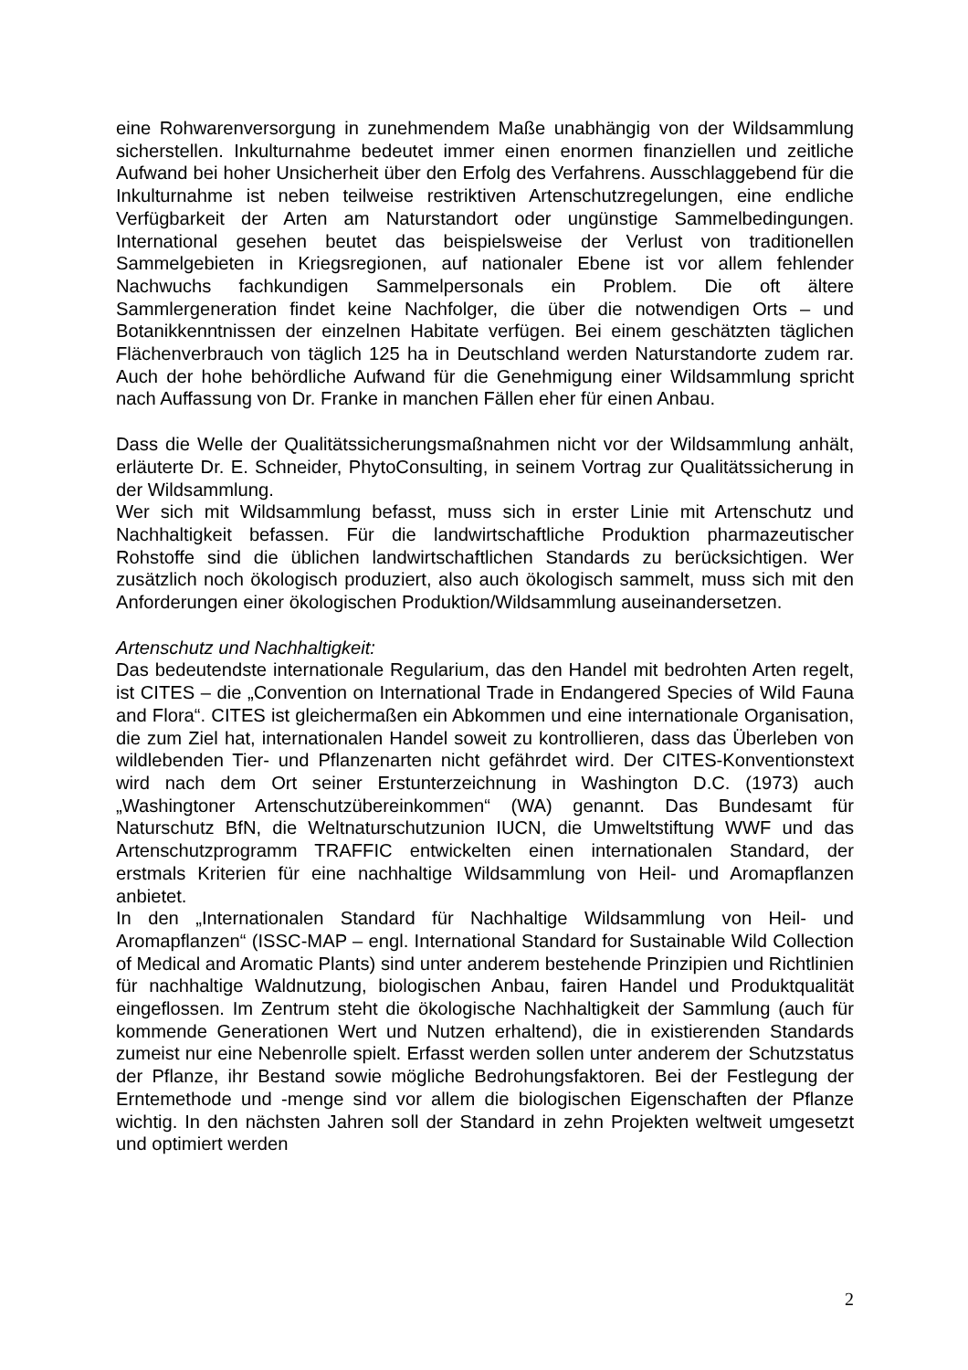eine Rohwarenversorgung in zunehmendem Maße unabhängig von der Wildsammlung sicherstellen. Inkulturnahme bedeutet immer einen enormen finanziellen und zeitliche Aufwand bei hoher Unsicherheit über den Erfolg des Verfahrens. Ausschlaggebend für die Inkulturnahme ist neben teilweise restriktiven Artenschutzregelungen, eine endliche Verfügbarkeit der Arten am Naturstandort oder ungünstige Sammelbedingungen. International gesehen beutet das beispielsweise der Verlust von traditionellen Sammelgebieten in Kriegsregionen, auf nationaler Ebene ist vor allem fehlender Nachwuchs fachkundigen Sammelpersonals ein Problem. Die oft ältere Sammlergeneration findet keine Nachfolger, die über die notwendigen Orts – und Botanikkenntnissen der einzelnen Habitate verfügen. Bei einem geschätzten täglichen Flächenverbrauch von täglich 125 ha in Deutschland werden Naturstandorte zudem rar. Auch der hohe behördliche Aufwand für die Genehmigung einer Wildsammlung spricht nach Auffassung von Dr. Franke in manchen Fällen eher für einen Anbau.
Dass die Welle der Qualitätssicherungsmaßnahmen nicht vor der Wildsammlung anhält, erläuterte Dr. E. Schneider, PhytoConsulting, in seinem Vortrag zur Qualitätssicherung in der Wildsammlung.
Wer sich mit Wildsammlung befasst, muss sich in erster Linie mit Artenschutz und Nachhaltigkeit befassen. Für die landwirtschaftliche Produktion pharmazeutischer Rohstoffe sind die üblichen landwirtschaftlichen Standards zu berücksichtigen. Wer zusätzlich noch ökologisch produziert, also auch ökologisch sammelt, muss sich mit den Anforderungen einer ökologischen Produktion/Wildsammlung auseinandersetzen.
Artenschutz und Nachhaltigkeit:
Das bedeutendste internationale Regularium, das den Handel mit bedrohten Arten regelt, ist CITES – die „Convention on International Trade in Endangered Species of Wild Fauna and Flora“. CITES ist gleichermaßen ein Abkommen und eine internationale Organisation, die zum Ziel hat, internationalen Handel soweit zu kontrollieren, dass das Überleben von wildlebenden Tier- und Pflanzenarten nicht gefährdet wird. Der CITES-Konventionstext wird nach dem Ort seiner Erstunterzeichnung in Washington D.C. (1973) auch „Washingtoner Artenschutzübereinkommen“ (WA) genannt. Das Bundesamt für Naturschutz BfN, die Weltnaturschutzunion IUCN, die Umweltstiftung WWF und das Artenschutzprogramm TRAFFIC entwickelten einen internationalen Standard, der erstmals Kriterien für eine nachhaltige Wildsammlung von Heil- und Aromapflanzen anbietet.
In den „Internationalen Standard für Nachhaltige Wildsammlung von Heil- und Aromapflanzen“ (ISSC-MAP – engl. International Standard for Sustainable Wild Collection of Medical and Aromatic Plants) sind unter anderem bestehende Prinzipien und Richtlinien für nachhaltige Waldnutzung, biologischen Anbau, fairen Handel und Produktqualität eingeflossen. Im Zentrum steht die ökologische Nachhaltigkeit der Sammlung (auch für kommende Generationen Wert und Nutzen erhaltend), die in existierenden Standards zumeist nur eine Nebenrolle spielt. Erfasst werden sollen unter anderem der Schutzstatus der Pflanze, ihr Bestand sowie mögliche Bedrohungsfaktoren. Bei der Festlegung der Erntemethode und -menge sind vor allem die biologischen Eigenschaften der Pflanze wichtig. In den nächsten Jahren soll der Standard in zehn Projekten weltweit umgesetzt und optimiert werden
2